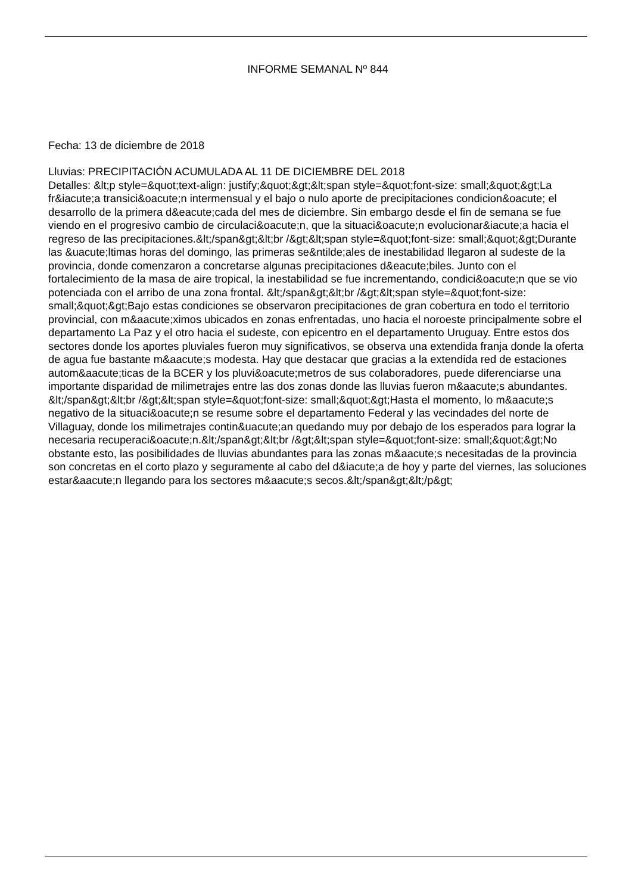INFORME SEMANAL Nº 844
Fecha: 13 de diciembre de 2018
Lluvias: PRECIPITACIÓN ACUMULADA AL 11 DE DICIEMBRE DEL 2018
Detalles: &lt;p style=&quot;text-align: justify;&quot;&gt;&lt;span style=&quot;font-size: small;&quot;&gt;La fr&iacute;a transici&oacute;n intermensual y el bajo o nulo aporte de precipitaciones condicion&oacute; el desarrollo de la primera d&eacute;cada del mes de diciembre. Sin embargo desde el fin de semana se fue viendo en el progresivo cambio de circulaci&oacute;n, que la situaci&oacute;n evolucionar&iacute;a hacia el regreso de las precipitaciones.&lt;/span&gt;&lt;br /&gt;&lt;span style=&quot;font-size: small;&quot;&gt;Durante las &uacute;ltimas horas del domingo, las primeras se&ntilde;ales de inestabilidad llegaron al sudeste de la provincia, donde comenzaron a concretarse algunas precipitaciones d&eacute;biles. Junto con el fortalecimiento de la masa de aire tropical, la inestabilidad se fue incrementando, condici&oacute;n que se vio potenciada con el arribo de una zona frontal. &lt;/span&gt;&lt;br /&gt;&lt;span style=&quot;font-size: small;&quot;&gt;Bajo estas condiciones se observaron precipitaciones de gran cobertura en todo el territorio provincial, con m&aacute;ximos ubicados en zonas enfrentadas, uno hacia el noroeste principalmente sobre el departamento La Paz y el otro hacia el sudeste, con epicentro en el departamento Uruguay. Entre estos dos sectores donde los aportes pluviales fueron muy significativos, se observa una extendida franja donde la oferta de agua fue bastante m&aacute;s modesta. Hay que destacar que gracias a la extendida red de estaciones autom&aacute;ticas de la BCER y los pluvi&oacute;metros de sus colaboradores, puede diferenciarse una importante disparidad de milimetrajes entre las dos zonas donde las lluvias fueron m&aacute;s abundantes. &lt;/span&gt;&lt;br /&gt;&lt;span style=&quot;font-size: small;&quot;&gt;Hasta el momento, lo m&aacute;s negativo de la situaci&oacute;n se resume sobre el departamento Federal y las vecindades del norte de Villaguay, donde los milimetrajes contin&uacute;an quedando muy por debajo de los esperados para lograr la necesaria recuperaci&oacute;n.&lt;/span&gt;&lt;br /&gt;&lt;span style=&quot;font-size: small;&quot;&gt;No obstante esto, las posibilidades de lluvias abundantes para las zonas m&aacute;s necesitadas de la provincia son concretas en el corto plazo y seguramente al cabo del d&iacute;a de hoy y parte del viernes, las soluciones estar&aacute;n llegando para los sectores m&aacute;s secos.&lt;/span&gt;&lt;/p&gt;